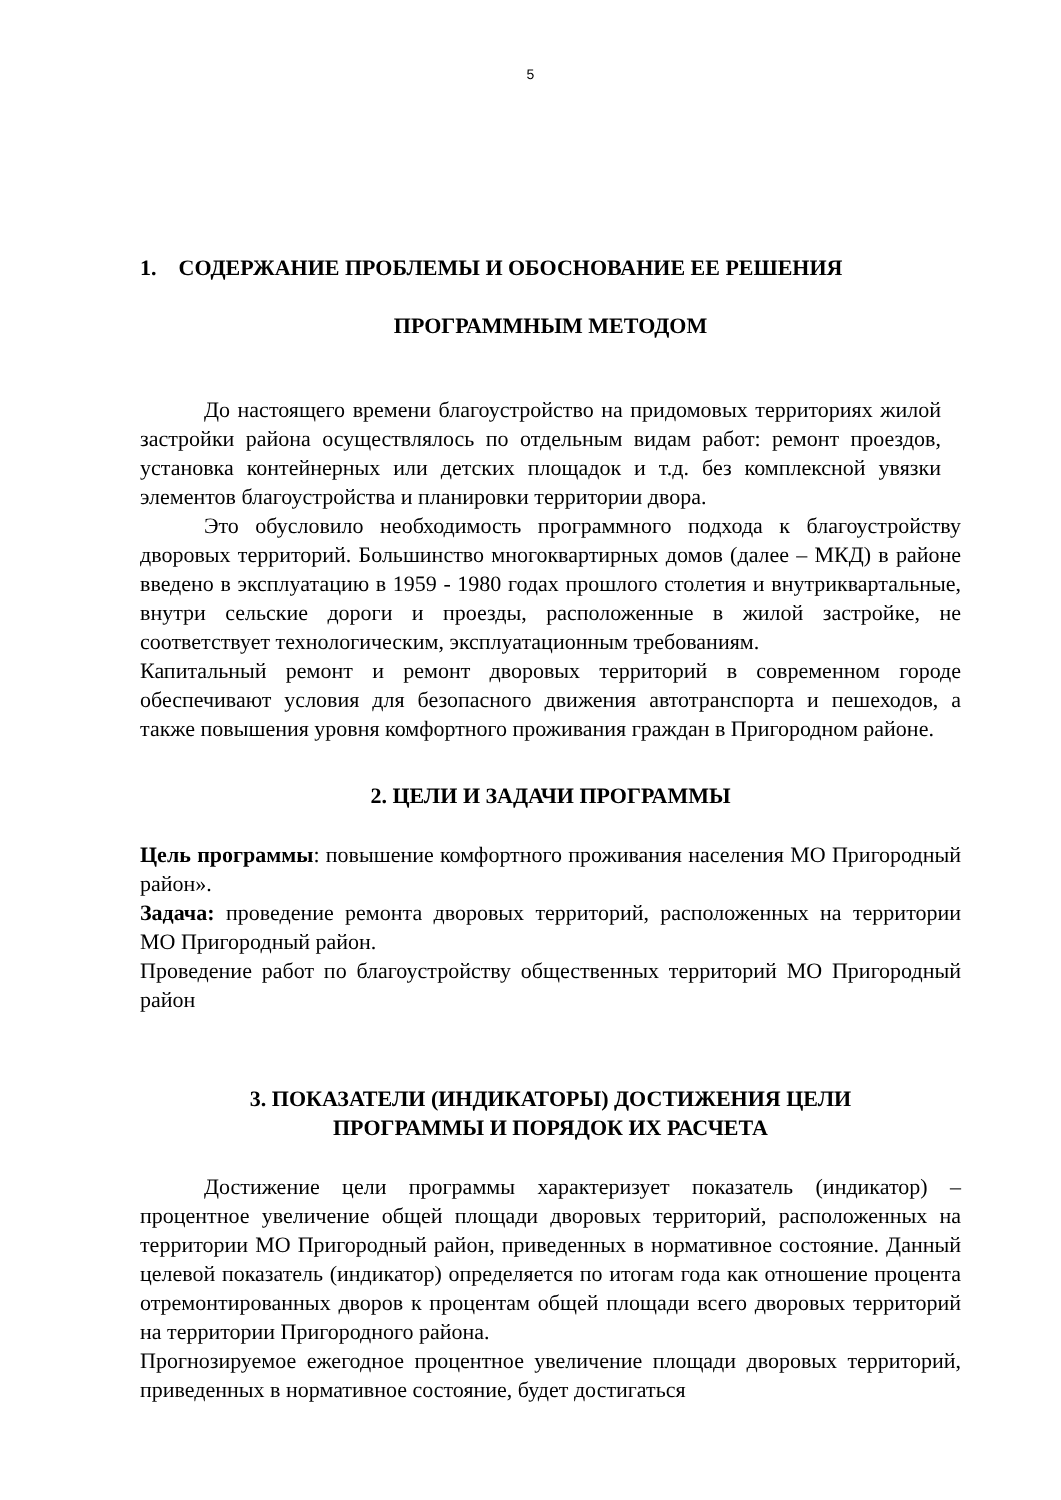5
1. СОДЕРЖАНИЕ ПРОБЛЕМЫ И ОБОСНОВАНИЕ ЕЕ РЕШЕНИЯ
ПРОГРАММНЫМ МЕТОДОМ
До настоящего времени благоустройство на придомовых территориях жилой застройки района осуществлялось по отдельным видам работ: ремонт проездов, установка контейнерных или детских площадок и т.д. без комплексной увязки элементов благоустройства и планировки территории двора.
Это обусловило необходимость программного подхода к благоустройству дворовых территорий. Большинство многоквартирных домов (далее – МКД) в районе введено в эксплуатацию в 1959 - 1980 годах прошлого столетия и внутриквартальные, внутри сельские дороги и проезды, расположенные в жилой застройке, не соответствует технологическим, эксплуатационным требованиям.
Капитальный ремонт и ремонт дворовых территорий в современном городе обеспечивают условия для безопасного движения автотранспорта и пешеходов, а также повышения уровня комфортного проживания граждан в Пригородном районе.
2. ЦЕЛИ И ЗАДАЧИ ПРОГРАММЫ
Цель программы: повышение комфортного проживания населения МО Пригородный район».
Задача: проведение ремонта дворовых территорий, расположенных на территории МО Пригородный район.
Проведение работ по благоустройству общественных территорий МО Пригородный район
3. ПОКАЗАТЕЛИ (ИНДИКАТОРЫ) ДОСТИЖЕНИЯ ЦЕЛИ
ПРОГРАММЫ И ПОРЯДОК ИХ РАСЧЕТА
Достижение цели программы характеризует показатель (индикатор) – процентное увеличение общей площади дворовых территорий, расположенных на территории МО Пригородный район, приведенных в нормативное состояние. Данный целевой показатель (индикатор) определяется по итогам года как отношение процента отремонтированных дворов к процентам общей площади всего дворовых территорий на территории Пригородного района.
Прогнозируемое ежегодное процентное увеличение площади дворовых территорий, приведенных в нормативное состояние, будет достигаться